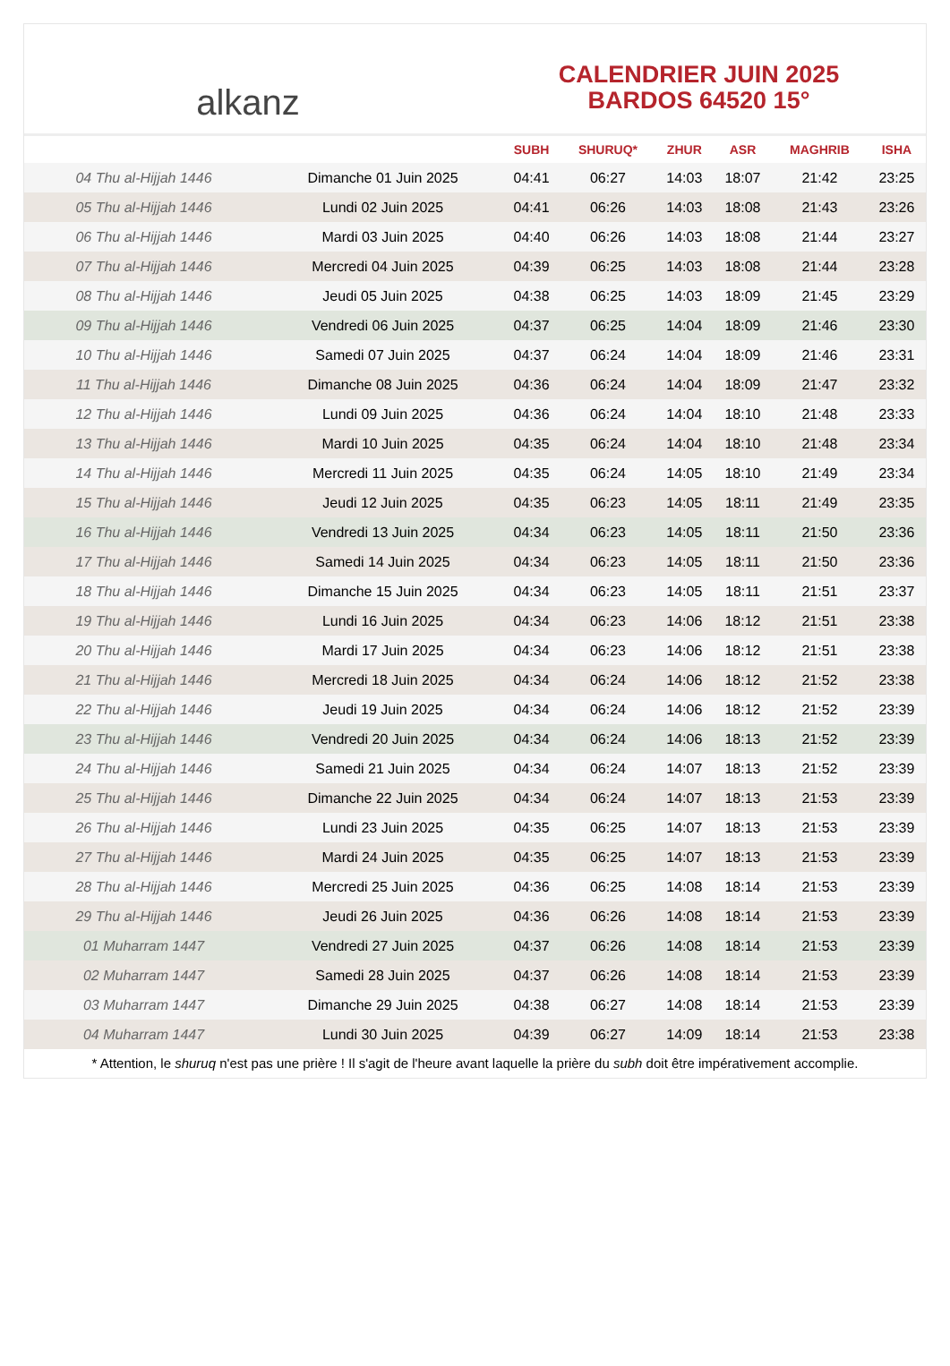alkanz
CALENDRIER JUIN 2025
BARDOS 64520 15°
| | | SUBH | SHURUQ* | ZHUR | ASR | MAGHRIB | ISHA |
| --- | --- | --- | --- | --- | --- | --- | --- |
| 04 Thu al-Hijjah 1446 | Dimanche 01 Juin 2025 | 04:41 | 06:27 | 14:03 | 18:07 | 21:42 | 23:25 |
| 05 Thu al-Hijjah 1446 | Lundi 02 Juin 2025 | 04:41 | 06:26 | 14:03 | 18:08 | 21:43 | 23:26 |
| 06 Thu al-Hijjah 1446 | Mardi 03 Juin 2025 | 04:40 | 06:26 | 14:03 | 18:08 | 21:44 | 23:27 |
| 07 Thu al-Hijjah 1446 | Mercredi 04 Juin 2025 | 04:39 | 06:25 | 14:03 | 18:08 | 21:44 | 23:28 |
| 08 Thu al-Hijjah 1446 | Jeudi 05 Juin 2025 | 04:38 | 06:25 | 14:03 | 18:09 | 21:45 | 23:29 |
| 09 Thu al-Hijjah 1446 | Vendredi 06 Juin 2025 | 04:37 | 06:25 | 14:04 | 18:09 | 21:46 | 23:30 |
| 10 Thu al-Hijjah 1446 | Samedi 07 Juin 2025 | 04:37 | 06:24 | 14:04 | 18:09 | 21:46 | 23:31 |
| 11 Thu al-Hijjah 1446 | Dimanche 08 Juin 2025 | 04:36 | 06:24 | 14:04 | 18:09 | 21:47 | 23:32 |
| 12 Thu al-Hijjah 1446 | Lundi 09 Juin 2025 | 04:36 | 06:24 | 14:04 | 18:10 | 21:48 | 23:33 |
| 13 Thu al-Hijjah 1446 | Mardi 10 Juin 2025 | 04:35 | 06:24 | 14:04 | 18:10 | 21:48 | 23:34 |
| 14 Thu al-Hijjah 1446 | Mercredi 11 Juin 2025 | 04:35 | 06:24 | 14:05 | 18:10 | 21:49 | 23:34 |
| 15 Thu al-Hijjah 1446 | Jeudi 12 Juin 2025 | 04:35 | 06:23 | 14:05 | 18:11 | 21:49 | 23:35 |
| 16 Thu al-Hijjah 1446 | Vendredi 13 Juin 2025 | 04:34 | 06:23 | 14:05 | 18:11 | 21:50 | 23:36 |
| 17 Thu al-Hijjah 1446 | Samedi 14 Juin 2025 | 04:34 | 06:23 | 14:05 | 18:11 | 21:50 | 23:36 |
| 18 Thu al-Hijjah 1446 | Dimanche 15 Juin 2025 | 04:34 | 06:23 | 14:05 | 18:11 | 21:51 | 23:37 |
| 19 Thu al-Hijjah 1446 | Lundi 16 Juin 2025 | 04:34 | 06:23 | 14:06 | 18:12 | 21:51 | 23:38 |
| 20 Thu al-Hijjah 1446 | Mardi 17 Juin 2025 | 04:34 | 06:23 | 14:06 | 18:12 | 21:51 | 23:38 |
| 21 Thu al-Hijjah 1446 | Mercredi 18 Juin 2025 | 04:34 | 06:24 | 14:06 | 18:12 | 21:52 | 23:38 |
| 22 Thu al-Hijjah 1446 | Jeudi 19 Juin 2025 | 04:34 | 06:24 | 14:06 | 18:12 | 21:52 | 23:39 |
| 23 Thu al-Hijjah 1446 | Vendredi 20 Juin 2025 | 04:34 | 06:24 | 14:06 | 18:13 | 21:52 | 23:39 |
| 24 Thu al-Hijjah 1446 | Samedi 21 Juin 2025 | 04:34 | 06:24 | 14:07 | 18:13 | 21:52 | 23:39 |
| 25 Thu al-Hijjah 1446 | Dimanche 22 Juin 2025 | 04:34 | 06:24 | 14:07 | 18:13 | 21:53 | 23:39 |
| 26 Thu al-Hijjah 1446 | Lundi 23 Juin 2025 | 04:35 | 06:25 | 14:07 | 18:13 | 21:53 | 23:39 |
| 27 Thu al-Hijjah 1446 | Mardi 24 Juin 2025 | 04:35 | 06:25 | 14:07 | 18:13 | 21:53 | 23:39 |
| 28 Thu al-Hijjah 1446 | Mercredi 25 Juin 2025 | 04:36 | 06:25 | 14:08 | 18:14 | 21:53 | 23:39 |
| 29 Thu al-Hijjah 1446 | Jeudi 26 Juin 2025 | 04:36 | 06:26 | 14:08 | 18:14 | 21:53 | 23:39 |
| 01 Muharram 1447 | Vendredi 27 Juin 2025 | 04:37 | 06:26 | 14:08 | 18:14 | 21:53 | 23:39 |
| 02 Muharram 1447 | Samedi 28 Juin 2025 | 04:37 | 06:26 | 14:08 | 18:14 | 21:53 | 23:39 |
| 03 Muharram 1447 | Dimanche 29 Juin 2025 | 04:38 | 06:27 | 14:08 | 18:14 | 21:53 | 23:39 |
| 04 Muharram 1447 | Lundi 30 Juin 2025 | 04:39 | 06:27 | 14:09 | 18:14 | 21:53 | 23:38 |
* Attention, le shuruq n'est pas une prière ! Il s'agit de l'heure avant laquelle la prière du subh doit être impérativement accomplie.